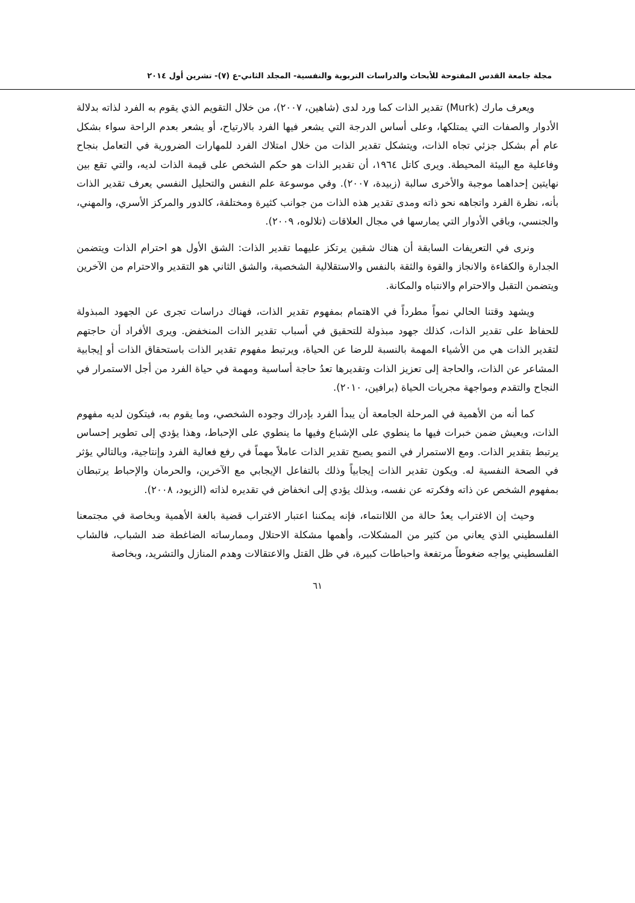مجلة جامعة القدس المفتوحة للأبحاث والدراسات التربوية والنفسية- المجلد الثاني-ع (٧)- تشرين أول ٢٠١٤
ويعرف مارك (Murk) تقدير الذات كما ورد لدى (شاهين، ٢٠٠٧)، من خلال التقويم الذي يقوم به الفرد لذاته بدلالة الأدوار والصفات التي يمتلكها، وعلى أساس الدرجة التي يشعر فيها الفرد بالارتياح، أو يشعر بعدم الراحة سواء بشكل عام أم بشكل جزئي تجاه الذات، ويتشكل تقدير الذات من خلال امتلاك الفرد للمهارات الضرورية في التعامل بنجاح وفاعلية مع البيئة المحيطة. ويرى كاتل ١٩٦٤، أن تقدير الذات هو حكم الشخص على قيمة الذات لديه، والتي تقع بين نهايتين إحداهما موجبة والأخرى سالبة (زبيدة، ٢٠٠٧). وفي موسوعة علم النفس والتحليل النفسي يعرف تقدير الذات بأنه، نظرة الفرد واتجاهه نحو ذاته ومدى تقدير هذه الذات من جوانب كثيرة ومختلفة، كالدور والمركز الأسري، والمهني، والجنسي، وباقي الأدوار التي يمارسها في مجال العلاقات (تلالوه، ٢٠٠٩).
ونرى في التعريفات السابقة أن هناك شقين يرتكز عليهما تقدير الذات: الشق الأول هو احترام الذات ويتضمن الجدارة والكفاءة والانجاز والقوة والثقة بالنفس والاستقلالية الشخصية، والشق الثاني هو التقدير والاحترام من الآخرين ويتضمن التقبل والاحترام والانتباه والمكانة.
ويشهد وقتنا الحالي نمواً مطرداً في الاهتمام بمفهوم تقدير الذات، فهناك دراسات تجرى عن الجهود المبذولة للحفاظ على تقدير الذات، كذلك جهود مبذولة للتحقيق في أسباب تقدير الذات المنخفض. ويرى الأفراد أن حاجتهم لتقدير الذات هي من الأشياء المهمة بالنسبة للرضا عن الحياة، ويرتبط مفهوم تقدير الذات باستحقاق الذات أو إيجابية المشاعر عن الذات، والحاجة إلى تعزيز الذات وتقديرها تعدُ حاجة أساسية ومهمة في حياة الفرد من أجل الاستمرار في النجاح والتقدم ومواجهة مجريات الحياة (برافين، ٢٠١٠).
كما أنه من الأهمية في المرحلة الجامعة أن يبدأ الفرد بإدراك وجوده الشخصي، وما يقوم به، فيتكون لديه مفهوم الذات، ويعيش ضمن خبرات فيها ما ينطوي على الإشباع وفيها ما ينطوي على الإحباط، وهذا يؤدي إلى تطوير إحساس يرتبط بتقدير الذات. ومع الاستمرار في النمو يصبح تقدير الذات عاملاً مهماً في رفع فعالية الفرد وإنتاجية، وبالتالي يؤثر في الصحة النفسية له. ويكون تقدير الذات إيجابياً وذلك بالتفاعل الإيجابي مع الآخرين، والحرمان والإحباط يرتبطان بمفهوم الشخص عن ذاته وفكرته عن نفسه، وبذلك يؤدي إلى انخفاض في تقديره لذاته (الزيود، ٢٠٠٨).
وحيث إن الاغتراب يعدُ حالة من اللاانتماء، فإنه يمكننا اعتبار الاغتراب قضية بالغة الأهمية وبخاصة في مجتمعنا الفلسطيني الذي يعاني من كثير من المشكلات، وأهمها مشكلة الاحتلال وممارساته الضاغطة ضد الشباب، فالشاب الفلسطيني يواجه ضغوطاً مرتفعة واحباطات كبيرة، في ظل القتل والاعتقالات وهدم المنازل والتشريد، وبخاصة
٦١